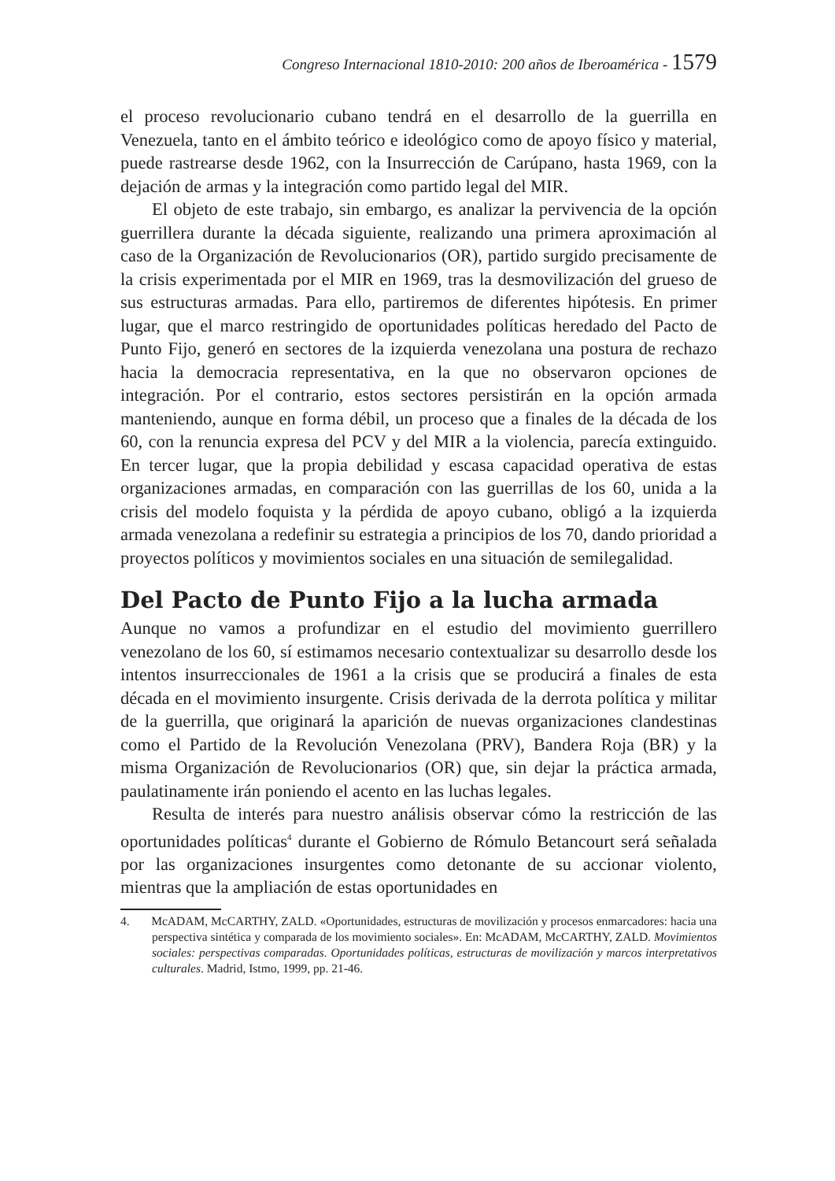Congreso Internacional 1810-2010: 200 años de Iberoamérica - 1579
el proceso revolucionario cubano tendrá en el desarrollo de la guerrilla en Venezuela, tanto en el ámbito teórico e ideológico como de apoyo físico y material, puede rastrearse desde 1962, con la Insurrección de Carúpano, hasta 1969, con la dejación de armas y la integración como partido legal del MIR.
El objeto de este trabajo, sin embargo, es analizar la pervivencia de la opción guerrillera durante la década siguiente, realizando una primera aproximación al caso de la Organización de Revolucionarios (OR), partido surgido precisamente de la crisis experimentada por el MIR en 1969, tras la desmovilización del grueso de sus estructuras armadas. Para ello, partiremos de diferentes hipótesis. En primer lugar, que el marco restringido de oportunidades políticas heredado del Pacto de Punto Fijo, generó en sectores de la izquierda venezolana una postura de rechazo hacia la democracia representativa, en la que no observaron opciones de integración. Por el contrario, estos sectores persistirán en la opción armada manteniendo, aunque en forma débil, un proceso que a finales de la década de los 60, con la renuncia expresa del PCV y del MIR a la violencia, parecía extinguido. En tercer lugar, que la propia debilidad y escasa capacidad operativa de estas organizaciones armadas, en comparación con las guerrillas de los 60, unida a la crisis del modelo foquista y la pérdida de apoyo cubano, obligó a la izquierda armada venezolana a redefinir su estrategia a principios de los 70, dando prioridad a proyectos políticos y movimientos sociales en una situación de semilegalidad.
Del Pacto de Punto Fijo a la lucha armada
Aunque no vamos a profundizar en el estudio del movimiento guerrillero venezolano de los 60, sí estimamos necesario contextualizar su desarrollo desde los intentos insurreccionales de 1961 a la crisis que se producirá a finales de esta década en el movimiento insurgente. Crisis derivada de la derrota política y militar de la guerrilla, que originará la aparición de nuevas organizaciones clandestinas como el Partido de la Revolución Venezolana (PRV), Bandera Roja (BR) y la misma Organización de Revolucionarios (OR) que, sin dejar la práctica armada, paulatinamente irán poniendo el acento en las luchas legales.
Resulta de interés para nuestro análisis observar cómo la restricción de las oportunidades políticas<sup>4</sup> durante el Gobierno de Rómulo Betancourt será señalada por las organizaciones insurgentes como detonante de su accionar violento, mientras que la ampliación de estas oportunidades en
4. McADAM, McCARTHY, ZALD. «Oportunidades, estructuras de movilización y procesos enmarcadores: hacia una perspectiva sintética y comparada de los movimiento sociales». En: McADAM, McCARTHY, ZALD. Movimientos sociales: perspectivas comparadas. Oportunidades políticas, estructuras de movilización y marcos interpretativos culturales. Madrid, Istmo, 1999, pp. 21-46.